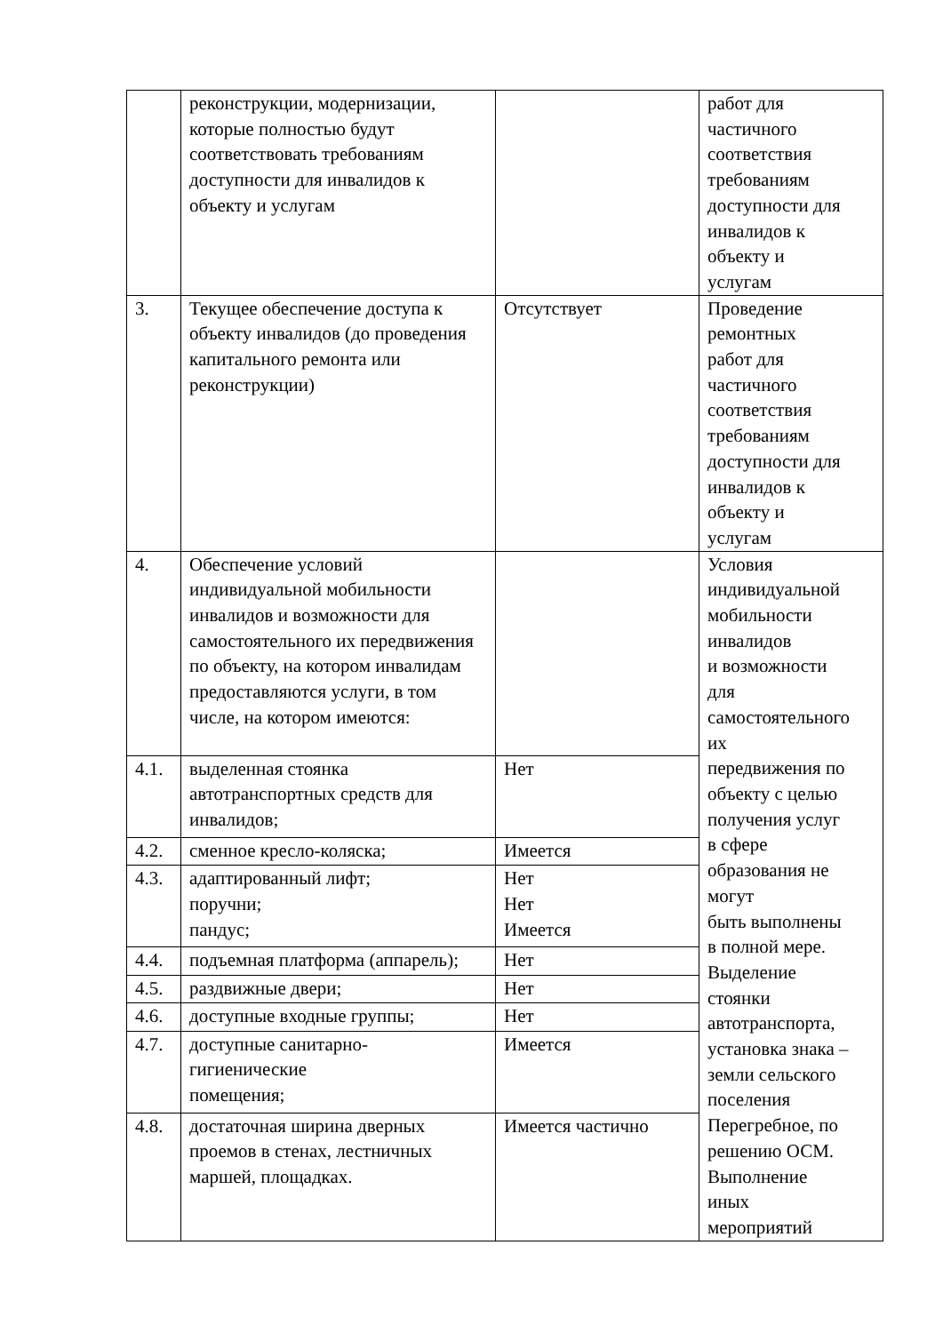| | реконструкции, модернизации, которые полностью будут соответствовать требованиям доступности для инвалидов к объекту и услугам | | работ для частичного соответствия требованиям доступности для инвалидов к объекту и услугам |
| 3. | Текущее обеспечение доступа к объекту инвалидов (до проведения капитального ремонта или реконструкции) | Отсутствует | Проведение ремонтных работ для частичного соответствия требованиям доступности для инвалидов к объекту и услугам |
| 4. | Обеспечение условий индивидуальной мобильности инвалидов и возможности для самостоятельного их передвижения по объекту, на котором инвалидам предоставляются услуги, в том числе, на котором имеются: | | Условия индивидуальной мобильности инвалидов и возможности для самостоятельного их передвижения по объекту с целью получения услуг в сфере образования не могут быть выполнены в полной мере. Выделение стоянки автотранспорта, установка знака – земли сельского поселения Перегребное, по решению ОСМ. Выполнение иных мероприятий |
| 4.1. | выделенная стоянка автотранспортных средств для инвалидов; | Нет | |
| 4.2. | сменное кресло-коляска; | Имеется | |
| 4.3. | адаптированный лифт; поручни; пандус; | Нет Нет Имеется | |
| 4.4. | подъемная платформа (аппарель); | Нет | |
| 4.5. | раздвижные двери; | Нет | |
| 4.6. | доступные входные группы; | Нет | |
| 4.7. | доступные санитарно- гигиенические помещения; | Имеется | |
| 4.8. | достаточная ширина дверных проемов в стенах, лестничных маршей, площадках. | Имеется частично | |